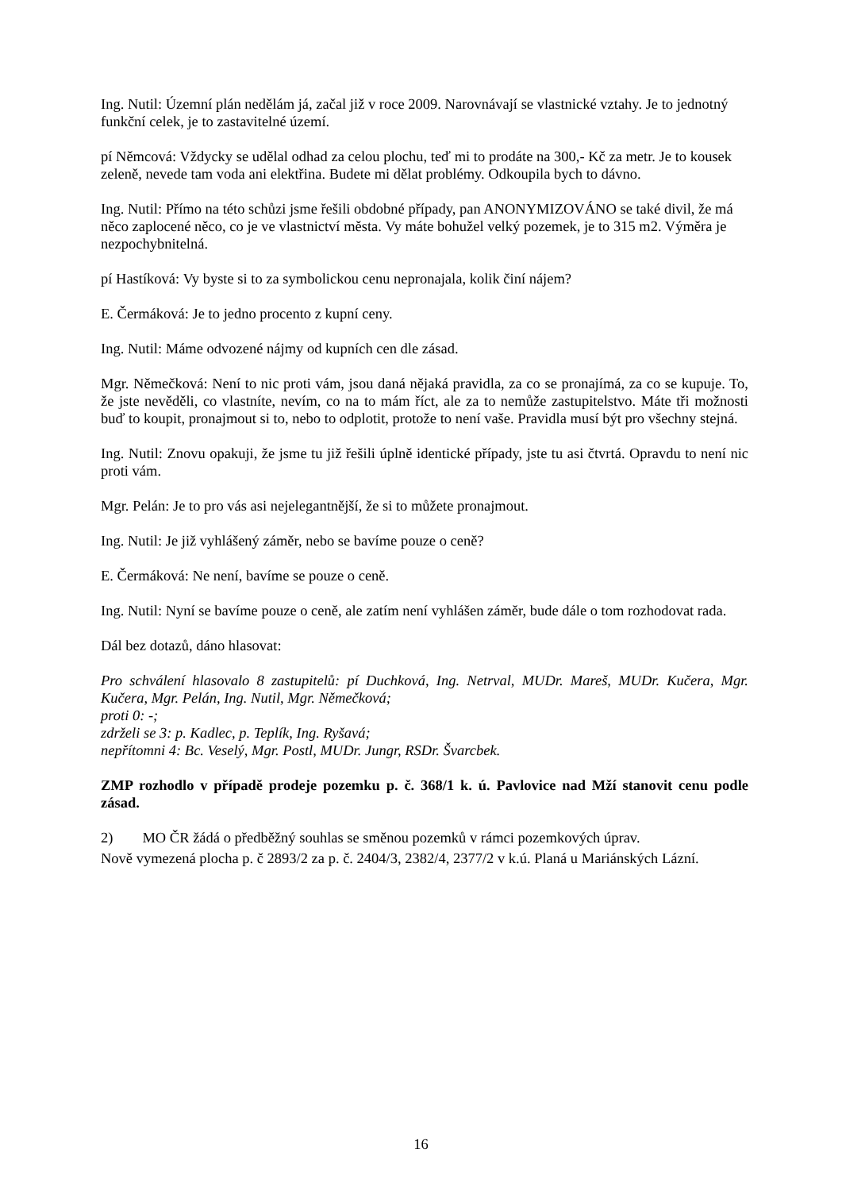Ing. Nutil: Územní plán nedělám já, začal již v roce 2009. Narovnávají se vlastnické vztahy. Je to jednotný funkční celek, je to zastavitelné území.
pí Němcová: Vždycky se udělal odhad za celou plochu, teď mi to prodáte na 300,- Kč za metr. Je to kousek zeleně, nevede tam voda ani elektřina. Budete mi dělat problémy. Odkoupila bych to dávno.
Ing. Nutil: Přímo na této schůzi jsme řešili obdobné případy, pan ANONYMIZOVÁNO se také divil, že má něco zaplocené něco, co je ve vlastnictví města. Vy máte bohužel velký pozemek, je to 315 m2. Výměra je nezpochybnitelná.
pí Hastíková: Vy byste si to za symbolickou cenu nepronajala, kolik činí nájem?
E. Čermáková: Je to jedno procento z kupní ceny.
Ing. Nutil: Máme odvozené nájmy od kupních cen dle zásad.
Mgr. Němečková: Není to nic proti vám, jsou daná nějaká pravidla, za co se pronajímá, za co se kupuje. To, že jste nevěděli, co vlastníte, nevím, co na to mám říct, ale za to nemůže zastupitelstvo. Máte tři možnosti buď to koupit, pronajmout si to, nebo to odplotit, protože to není vaše. Pravidla musí být pro všechny stejná.
Ing. Nutil: Znovu opakuji, že jsme tu již řešili úplně identické případy, jste tu asi čtvrtá. Opravdu to není nic proti vám.
Mgr. Pelán: Je to pro vás asi nejelegantnější, že si to můžete pronajmout.
Ing. Nutil: Je již vyhlášený záměr, nebo se bavíme pouze o ceně?
E. Čermáková: Ne není, bavíme se pouze o ceně.
Ing. Nutil: Nyní se bavíme pouze o ceně, ale zatím není vyhlášen záměr, bude dále o tom rozhodovat rada.
Dál bez dotazů, dáno hlasovat:
Pro schválení hlasovalo 8 zastupitelů: pí Duchková, Ing. Netrval, MUDr. Mareš, MUDr. Kučera, Mgr. Kučera, Mgr. Pelán, Ing. Nutil, Mgr. Němečková;
proti 0: -;
zdrželi se 3: p. Kadlec, p. Teplík, Ing. Ryšavá;
nepřítomni 4: Bc. Veselý, Mgr. Postl, MUDr. Jungr, RSDr. Švarcbek.
ZMP rozhodlo v případě prodeje pozemku p. č. 368/1 k. ú. Pavlovice nad Mží stanovit cenu podle zásad.
2) MO ČR žádá o předběžný souhlas se směnou pozemků v rámci pozemkových úprav.
Nově vymezená plocha p. č 2893/2 za p. č. 2404/3, 2382/4, 2377/2 v k.ú. Planá u Mariánských Lázní.
16